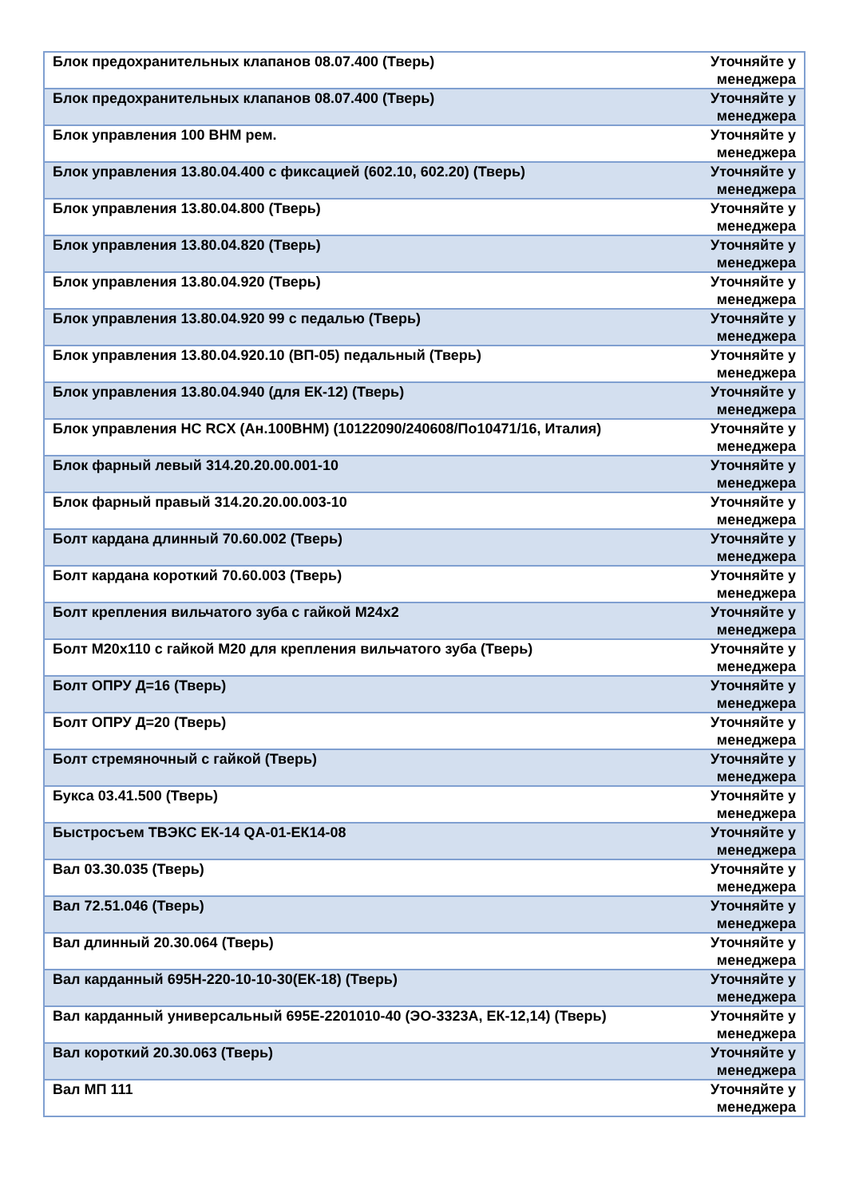| Блок предохранительных клапанов 08.07.400 (Тверь) | Уточняйте у менеджера |
| Блок предохранительных клапанов 08.07.400 (Тверь) | Уточняйте у менеджера |
| Блок управления 100 ВНМ рем. | Уточняйте у менеджера |
| Блок управления 13.80.04.400 с фиксацией (602.10, 602.20) (Тверь) | Уточняйте у менеджера |
| Блок управления 13.80.04.800 (Тверь) | Уточняйте у менеджера |
| Блок управления 13.80.04.820 (Тверь) | Уточняйте у менеджера |
| Блок управления 13.80.04.920 (Тверь) | Уточняйте у менеджера |
| Блок управления 13.80.04.920 99 с педалью (Тверь) | Уточняйте у менеджера |
| Блок управления 13.80.04.920.10 (ВП-05) педальный (Тверь) | Уточняйте у менеджера |
| Блок управления 13.80.04.940 (для ЕК-12) (Тверь) | Уточняйте у менеджера |
| Блок управления HC RCX (Ан.100ВНМ) (10122090/240608/По10471/16, Италия) | Уточняйте у менеджера |
| Блок фарный левый 314.20.20.00.001-10 | Уточняйте у менеджера |
| Блок фарный правый 314.20.20.00.003-10 | Уточняйте у менеджера |
| Болт кардана длинный 70.60.002 (Тверь) | Уточняйте у менеджера |
| Болт кардана короткий 70.60.003 (Тверь) | Уточняйте у менеджера |
| Болт крепления вильчатого зуба с гайкой М24х2 | Уточняйте у менеджера |
| Болт М20х110 с гайкой М20 для крепления вильчатого зуба (Тверь) | Уточняйте у менеджера |
| Болт ОПРУ Д=16 (Тверь) | Уточняйте у менеджера |
| Болт ОПРУ Д=20 (Тверь) | Уточняйте у менеджера |
| Болт стремяночный с гайкой (Тверь) | Уточняйте у менеджера |
| Букса 03.41.500 (Тверь) | Уточняйте у менеджера |
| Быстросъем ТВЭКС ЕК-14 QA-01-ЕК14-08 | Уточняйте у менеджера |
| Вал 03.30.035 (Тверь) | Уточняйте у менеджера |
| Вал 72.51.046 (Тверь) | Уточняйте у менеджера |
| Вал длинный 20.30.064 (Тверь) | Уточняйте у менеджера |
| Вал карданный 695Н-220-10-10-30(ЕК-18) (Тверь) | Уточняйте у менеджера |
| Вал карданный универсальный 695Е-2201010-40 (ЭО-3323А, ЕК-12,14) (Тверь) | Уточняйте у менеджера |
| Вал короткий 20.30.063 (Тверь) | Уточняйте у менеджера |
| Вал МП 111 | Уточняйте у менеджера |